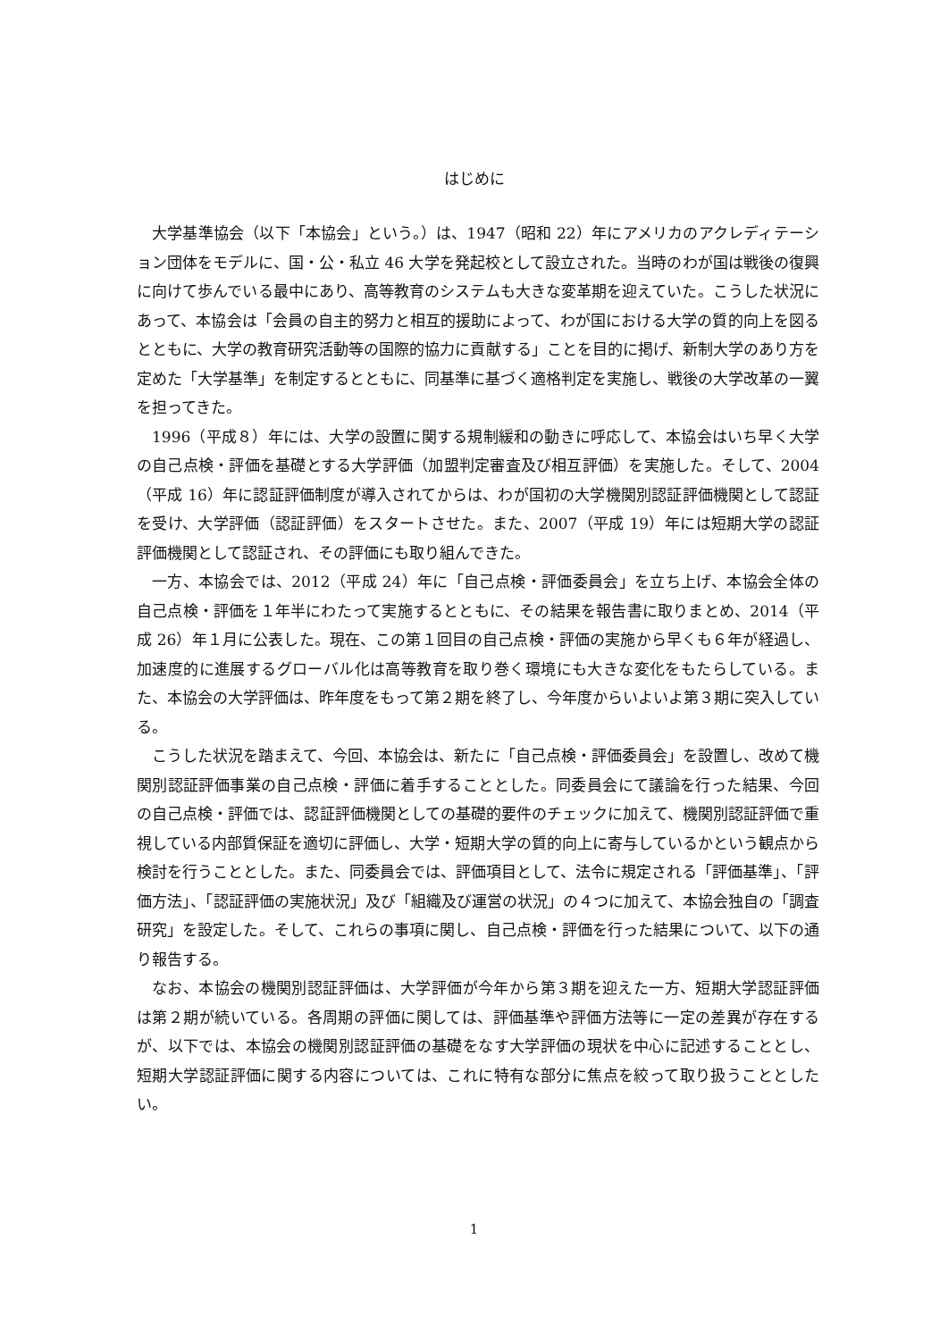はじめに
大学基準協会（以下「本協会」という。）は、1947（昭和 22）年にアメリカのアクレディテーション団体をモデルに、国・公・私立 46 大学を発起校として設立された。当時のわが国は戦後の復興に向けて歩んでいる最中にあり、高等教育のシステムも大きな変革期を迎えていた。こうした状況にあって、本協会は「会員の自主的努力と相互的援助によって、わが国における大学の質的向上を図るとともに、大学の教育研究活動等の国際的協力に貢献する」ことを目的に掲げ、新制大学のあり方を定めた「大学基準」を制定するとともに、同基準に基づく適格判定を実施し、戦後の大学改革の一翼を担ってきた。
1996（平成８）年には、大学の設置に関する規制緩和の動きに呼応して、本協会はいち早く大学の自己点検・評価を基礎とする大学評価（加盟判定審査及び相互評価）を実施した。そして、2004（平成 16）年に認証評価制度が導入されてからは、わが国初の大学機関別認証評価機関として認証を受け、大学評価（認証評価）をスタートさせた。また、2007（平成 19）年には短期大学の認証評価機関として認証され、その評価にも取り組んできた。
一方、本協会では、2012（平成 24）年に「自己点検・評価委員会」を立ち上げ、本協会全体の自己点検・評価を１年半にわたって実施するとともに、その結果を報告書に取りまとめ、2014（平成 26）年１月に公表した。現在、この第１回目の自己点検・評価の実施から早くも６年が経過し、加速度的に進展するグローバル化は高等教育を取り巻く環境にも大きな変化をもたらしている。また、本協会の大学評価は、昨年度をもって第２期を終了し、今年度からいよいよ第３期に突入している。
こうした状況を踏まえて、今回、本協会は、新たに「自己点検・評価委員会」を設置し、改めて機関別認証評価事業の自己点検・評価に着手することとした。同委員会にて議論を行った結果、今回の自己点検・評価では、認証評価機関としての基礎的要件のチェックに加えて、機関別認証評価で重視している内部質保証を適切に評価し、大学・短期大学の質的向上に寄与しているかという観点から検討を行うこととした。また、同委員会では、評価項目として、法令に規定される「評価基準」、「評価方法」、「認証評価の実施状況」及び「組織及び運営の状況」の４つに加えて、本協会独自の「調査研究」を設定した。そして、これらの事項に関し、自己点検・評価を行った結果について、以下の通り報告する。
なお、本協会の機関別認証評価は、大学評価が今年から第３期を迎えた一方、短期大学認証評価は第２期が続いている。各周期の評価に関しては、評価基準や評価方法等に一定の差異が存在するが、以下では、本協会の機関別認証評価の基礎をなす大学評価の現状を中心に記述することとし、短期大学認証評価に関する内容については、これに特有な部分に焦点を絞って取り扱うこととしたい。
1